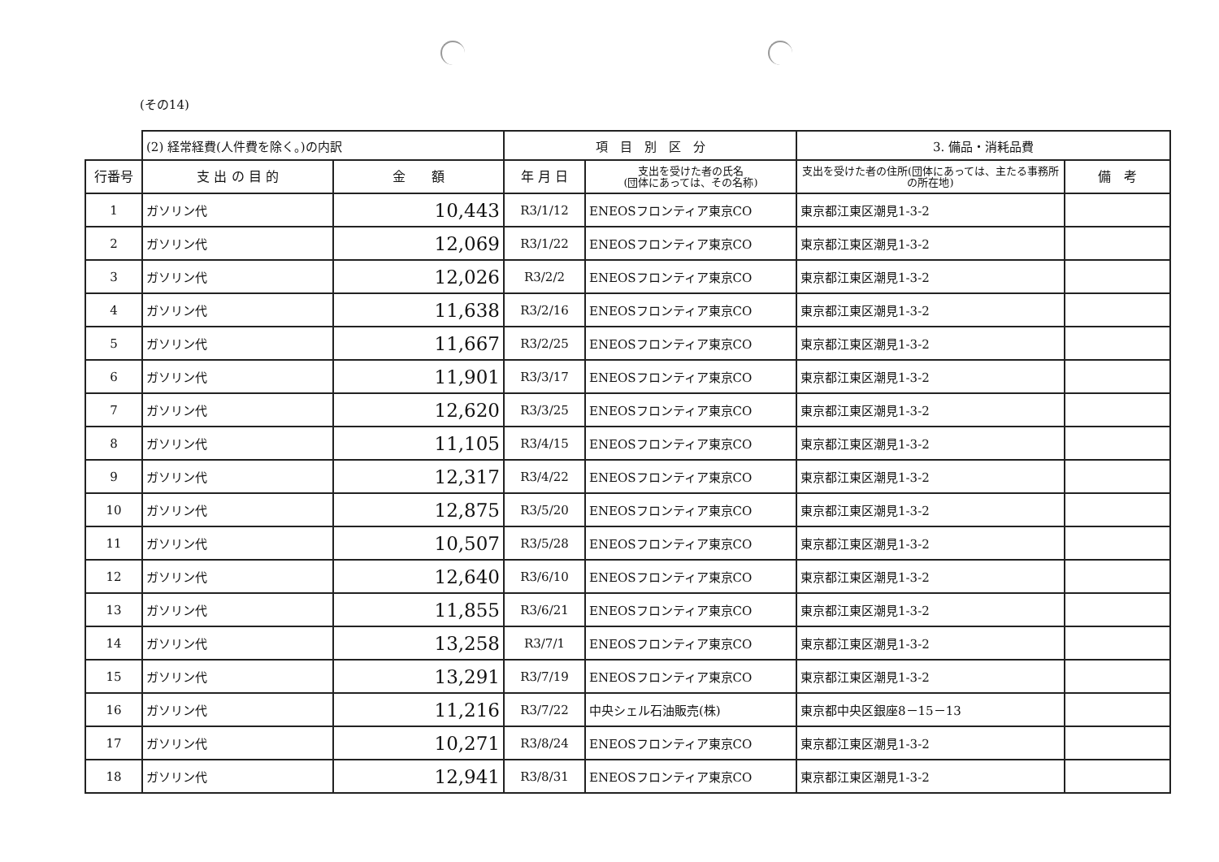(その14)
| | (2) 経常経費(人件費を除く。)の内訳 | | 項 目 別 区 分 | | 3. 備品・消耗品費 | |
| 行番号 | 支 出 の 目 的 | 金 額 | 年 月 日 | 支出を受けた者の氏名 (団体にあっては、その名称) | 支出を受けた者の住所(団体にあっては、主たる事務所の所在地) | 備 考 |
| 1 | ガソリン代 | 10,443 | R3/1/12 | ENEOSフロンティア東京CO | 東京都江東区潮見1-3-2 | |
| 2 | ガソリン代 | 12,069 | R3/1/22 | ENEOSフロンティア東京CO | 東京都江東区潮見1-3-2 | |
| 3 | ガソリン代 | 12,026 | R3/2/2 | ENEOSフロンティア東京CO | 東京都江東区潮見1-3-2 | |
| 4 | ガソリン代 | 11,638 | R3/2/16 | ENEOSフロンティア東京CO | 東京都江東区潮見1-3-2 | |
| 5 | ガソリン代 | 11,667 | R3/2/25 | ENEOSフロンティア東京CO | 東京都江東区潮見1-3-2 | |
| 6 | ガソリン代 | 11,901 | R3/3/17 | ENEOSフロンティア東京CO | 東京都江東区潮見1-3-2 | |
| 7 | ガソリン代 | 12,620 | R3/3/25 | ENEOSフロンティア東京CO | 東京都江東区潮見1-3-2 | |
| 8 | ガソリン代 | 11,105 | R3/4/15 | ENEOSフロンティア東京CO | 東京都江東区潮見1-3-2 | |
| 9 | ガソリン代 | 12,317 | R3/4/22 | ENEOSフロンティア東京CO | 東京都江東区潮見1-3-2 | |
| 10 | ガソリン代 | 12,875 | R3/5/20 | ENEOSフロンティア東京CO | 東京都江東区潮見1-3-2 | |
| 11 | ガソリン代 | 10,507 | R3/5/28 | ENEOSフロンティア東京CO | 東京都江東区潮見1-3-2 | |
| 12 | ガソリン代 | 12,640 | R3/6/10 | ENEOSフロンティア東京CO | 東京都江東区潮見1-3-2 | |
| 13 | ガソリン代 | 11,855 | R3/6/21 | ENEOSフロンティア東京CO | 東京都江東区潮見1-3-2 | |
| 14 | ガソリン代 | 13,258 | R3/7/1 | ENEOSフロンティア東京CO | 東京都江東区潮見1-3-2 | |
| 15 | ガソリン代 | 13,291 | R3/7/19 | ENEOSフロンティア東京CO | 東京都江東区潮見1-3-2 | |
| 16 | ガソリン代 | 11,216 | R3/7/22 | 中央シェル石油販売(株) | 東京都中央区銀座8－15－13 | |
| 17 | ガソリン代 | 10,271 | R3/8/24 | ENEOSフロンティア東京CO | 東京都江東区潮見1-3-2 | |
| 18 | ガソリン代 | 12,941 | R3/8/31 | ENEOSフロンティア東京CO | 東京都江東区潮見1-3-2 | |